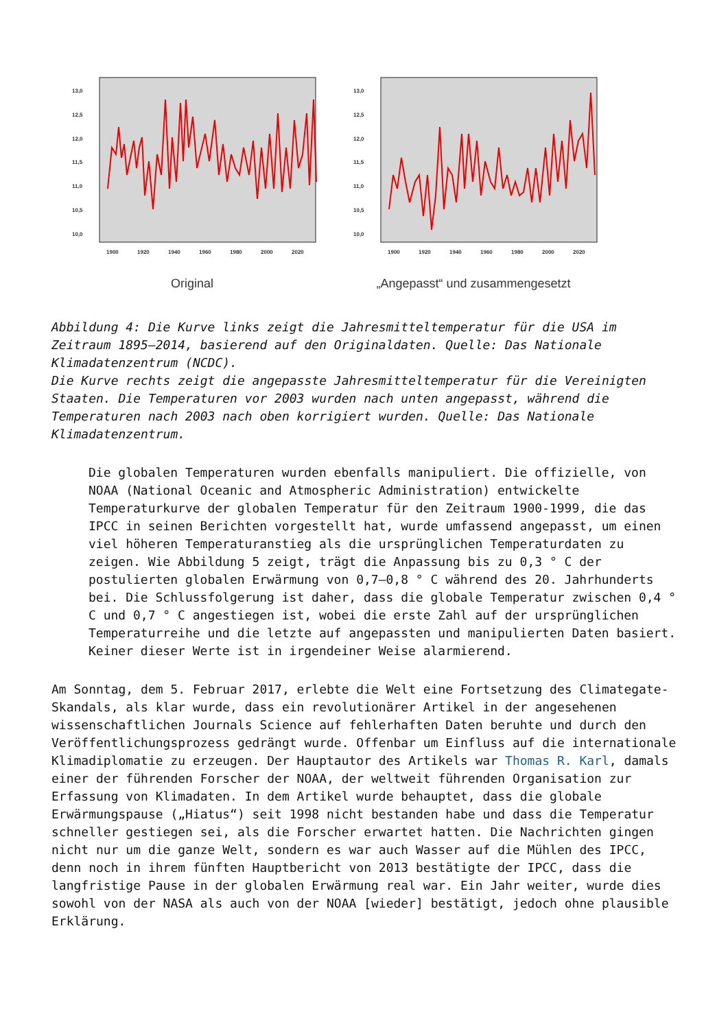13,0
12,5
12,0
11,5
11,0
10,5
10,0
1900
1920
1940
1960
1980
2000
2020
Original
13,0
12,5
12,0
11,5
11,0
10,5
10,0
1900
1920
1940
1960
1980
2000
2020
„Angepasst“ und zusammengesetzt
Abbildung 4: Die Kurve links zeigt die Jahresmitteltemperatur für die USA im Zeitraum 1895–2014, basierend auf den Originaldaten. Quelle: Das Nationale Klimadatenzentrum (NCDC).
Die Kurve rechts zeigt die angepasste Jahresmitteltemperatur für die Vereinigten Staaten. Die Temperaturen vor 2003 wurden nach unten angepasst, während die Temperaturen nach 2003 nach oben korrigiert wurden. Quelle: Das Nationale Klimadatenzentrum.
Die globalen Temperaturen wurden ebenfalls manipuliert. Die offizielle, von NOAA (National Oceanic and Atmospheric Administration) entwickelte Temperaturkurve der globalen Temperatur für den Zeitraum 1900-1999, die das IPCC in seinen Berichten vorgestellt hat, wurde umfassend angepasst, um einen viel höheren Temperaturanstieg als die ursprünglichen Temperaturdaten zu zeigen. Wie Abbildung 5 zeigt, trägt die Anpassung bis zu 0,3 ° C der postulierten globalen Erwärmung von 0,7–0,8 ° C während des 20. Jahrhunderts bei. Die Schlussfolgerung ist daher, dass die globale Temperatur zwischen 0,4 ° C und 0,7 ° C angestiegen ist, wobei die erste Zahl auf der ursprünglichen Temperaturreihe und die letzte auf angepassten und manipulierten Daten basiert. Keiner dieser Werte ist in irgendeiner Weise alarmierend.
Am Sonntag, dem 5. Februar 2017, erlebte die Welt eine Fortsetzung des Climategate-Skandals, als klar wurde, dass ein revolutionärer Artikel in der angesehenen wissenschaftlichen Journals Science auf fehlerhaften Daten beruhte und durch den Veröffentlichungsprozess gedrängt wurde. Offenbar um Einfluss auf die internationale Klimadiplomatie zu erzeugen. Der Hauptautor des Artikels war Thomas R. Karl, damals einer der führenden Forscher der NOAA, der weltweit führenden Organisation zur Erfassung von Klimadaten. In dem Artikel wurde behauptet, dass die globale Erwärmungspause („Hiatus“) seit 1998 nicht bestanden habe und dass die Temperatur schneller gestiegen sei, als die Forscher erwartet hatten. Die Nachrichten gingen nicht nur um die ganze Welt, sondern es war auch Wasser auf die Mühlen des IPCC, denn noch in ihrem fünften Hauptbericht von 2013 bestätigte der IPCC, dass die langfristige Pause in der globalen Erwärmung real war. Ein Jahr weiter, wurde dies sowohl von der NASA als auch von der NOAA [wieder] bestätigt, jedoch ohne plausible Erklärung.